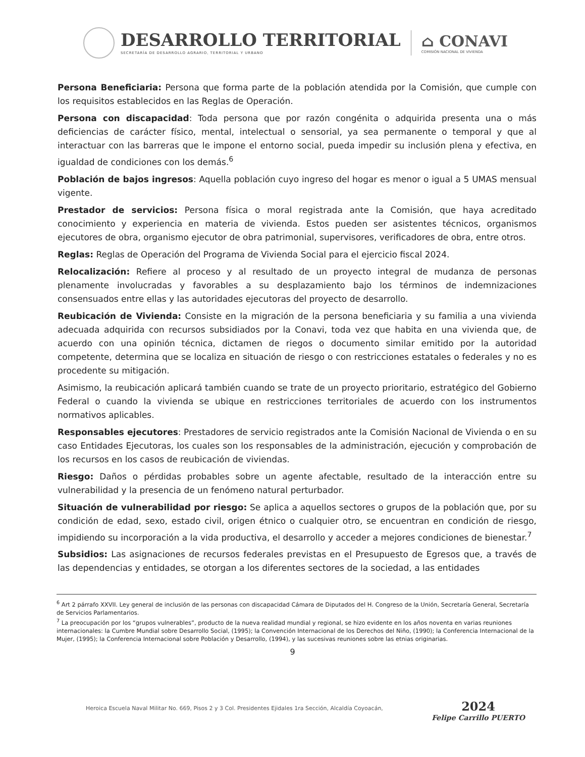DESARROLLO TERRITORIAL
SECRETARÍA DE DESARROLLO AGRARIO, TERRITORIAL Y URBANO
⌂ CONAVI
COMISIÓN NACIONAL DE VIVIENDA
Persona Beneficiaria: Persona que forma parte de la población atendida por la Comisión, que cumple con los requisitos establecidos en las Reglas de Operación.
Persona con discapacidad: Toda persona que por razón congénita o adquirida presenta una o más deficiencias de carácter físico, mental, intelectual o sensorial, ya sea permanente o temporal y que al interactuar con las barreras que le impone el entorno social, pueda impedir su inclusión plena y efectiva, en igualdad de condiciones con los demás.<sup>6</sup>
Población de bajos ingresos: Aquella población cuyo ingreso del hogar es menor o igual a 5 UMAS mensual vigente.
Prestador de servicios: Persona física o moral registrada ante la Comisión, que haya acreditado conocimiento y experiencia en materia de vivienda. Estos pueden ser asistentes técnicos, organismos ejecutores de obra, organismo ejecutor de obra patrimonial, supervisores, verificadores de obra, entre otros.
Reglas: Reglas de Operación del Programa de Vivienda Social para el ejercicio fiscal 2024.
Relocalización: Refiere al proceso y al resultado de un proyecto integral de mudanza de personas plenamente involucradas y favorables a su desplazamiento bajo los términos de indemnizaciones consensuados entre ellas y las autoridades ejecutoras del proyecto de desarrollo.
Reubicación de Vivienda: Consiste en la migración de la persona beneficiaria y su familia a una vivienda adecuada adquirida con recursos subsidiados por la Conavi, toda vez que habita en una vivienda que, de acuerdo con una opinión técnica, dictamen de riegos o documento similar emitido por la autoridad competente, determina que se localiza en situación de riesgo o con restricciones estatales o federales y no es procedente su mitigación.
Asimismo, la reubicación aplicará también cuando se trate de un proyecto prioritario, estratégico del Gobierno Federal o cuando la vivienda se ubique en restricciones territoriales de acuerdo con los instrumentos normativos aplicables.
Responsables ejecutores: Prestadores de servicio registrados ante la Comisión Nacional de Vivienda o en su caso Entidades Ejecutoras, los cuales son los responsables de la administración, ejecución y comprobación de los recursos en los casos de reubicación de viviendas.
Riesgo: Daños o pérdidas probables sobre un agente afectable, resultado de la interacción entre su vulnerabilidad y la presencia de un fenómeno natural perturbador.
Situación de vulnerabilidad por riesgo: Se aplica a aquellos sectores o grupos de la población que, por su condición de edad, sexo, estado civil, origen étnico o cualquier otro, se encuentran en condición de riesgo, impidiendo su incorporación a la vida productiva, el desarrollo y acceder a mejores condiciones de bienestar.<sup>7</sup>
Subsidios: Las asignaciones de recursos federales previstas en el Presupuesto de Egresos que, a través de las dependencias y entidades, se otorgan a los diferentes sectores de la sociedad, a las entidades
<sup>6</sup> Art 2 párrafo XXVII. Ley general de inclusión de las personas con discapacidad Cámara de Diputados del H. Congreso de la Unión, Secretaría General, Secretaría de Servicios Parlamentarios.
<sup>7</sup> La preocupación por los “grupos vulnerables”, producto de la nueva realidad mundial y regional, se hizo evidente en los años noventa en varias reuniones internacionales: la Cumbre Mundial sobre Desarrollo Social, (1995); la Convención Internacional de los Derechos del Niño, (1990); la Conferencia Internacional de la Mujer, (1995); la Conferencia Internacional sobre Población y Desarrollo, (1994), y las sucesivas reuniones sobre las etnias originarias.
9
Heroica Escuela Naval Militar No. 669, Pisos 2 y 3 Col. Presidentes Ejidales 1ra Sección, Alcaldía Coyoacán,
2024
Felipe Carrillo PUERTO